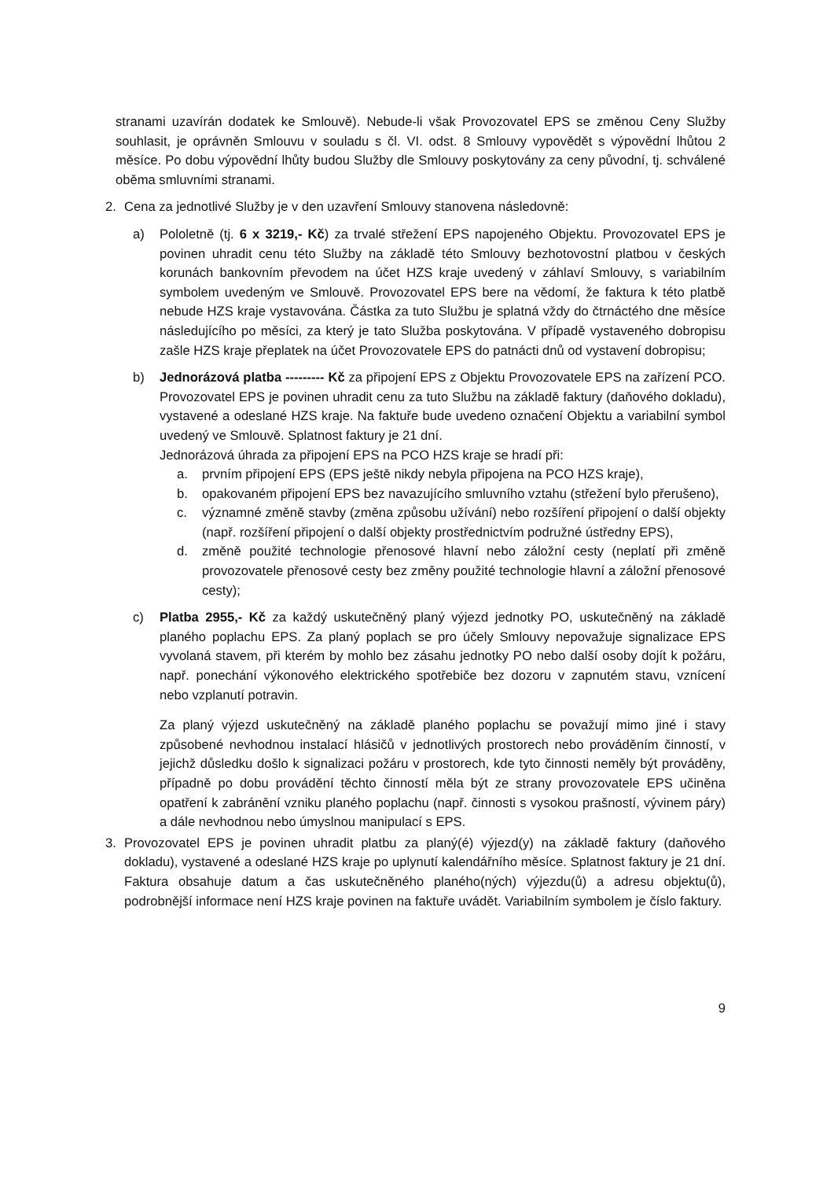stranami uzavírán dodatek ke Smlouvě). Nebude-li však Provozovatel EPS se změnou Ceny Služby souhlasit, je oprávněn Smlouvu v souladu s čl. VI. odst. 8 Smlouvy vypovědět s výpovědní lhůtou 2 měsíce. Po dobu výpovědní lhůty budou Služby dle Smlouvy poskytovány za ceny původní, tj. schválené oběma smluvními stranami.
2. Cena za jednotlivé Služby je v den uzavření Smlouvy stanovena následovně:
a) Pololetně (tj. 6 x 3219,- Kč) za trvalé střežení EPS napojeného Objektu. Provozovatel EPS je povinen uhradit cenu této Služby na základě této Smlouvy bezhotovostní platbou v českých korunách bankovním převodem na účet HZS kraje uvedený v záhlaví Smlouvy, s variabilním symbolem uvedeným ve Smlouvě. Provozovatel EPS bere na vědomí, že faktura k této platbě nebude HZS kraje vystavována. Částka za tuto Službu je splatná vždy do čtrnáctého dne měsíce následujícího po měsíci, za který je tato Služba poskytována. V případě vystaveného dobropisu zašle HZS kraje přeplatek na účet Provozovatele EPS do patnácti dnů od vystavení dobropisu;
b) Jednorázová platba --------- Kč za připojení EPS z Objektu Provozovatele EPS na zařízení PCO. Provozovatel EPS je povinen uhradit cenu za tuto Službu na základě faktury (daňového dokladu), vystavené a odeslané HZS kraje. Na faktuře bude uvedeno označení Objektu a variabilní symbol uvedený ve Smlouvě. Splatnost faktury je 21 dní.
Jednorázová úhrada za připojení EPS na PCO HZS kraje se hradí při:
a. prvním připojení EPS (EPS ještě nikdy nebyla připojena na PCO HZS kraje),
b. opakovaném připojení EPS bez navazujícího smluvního vztahu (střežení bylo přerušeno),
c. významné změně stavby (změna způsobu užívání) nebo rozšíření připojení o další objekty (např. rozšíření připojení o další objekty prostřednictvím podružné ústředny EPS),
d. změně použité technologie přenosové hlavní nebo záložní cesty (neplatí při změně provozovatele přenosové cesty bez změny použité technologie hlavní a záložní přenosové cesty);
c) Platba 2955,- Kč za každý uskutečněný planý výjezd jednotky PO, uskutečněný na základě planého poplachu EPS. Za planý poplach se pro účely Smlouvy nepovažuje signalizace EPS vyvolaná stavem, při kterém by mohlo bez zásahu jednotky PO nebo další osoby dojít k požáru, např. ponechání výkonového elektrického spotřebiče bez dozoru v zapnutém stavu, vznícení nebo vzplanutí potravin.
Za planý výjezd uskutečněný na základě planého poplachu se považují mimo jiné i stavy způsobené nevhodnou instalací hlásičů v jednotlivých prostorech nebo prováděním činností, v jejichž důsledku došlo k signalizaci požáru v prostorech, kde tyto činnosti neměly být prováděny, případně po dobu provádění těchto činností měla být ze strany provozovatele EPS učiněna opatření k zabránění vzniku planého poplachu (např. činnosti s vysokou prašností, vývinem páry) a dále nevhodnou nebo úmyslnou manipulací s EPS.
3. Provozovatel EPS je povinen uhradit platbu za planý(é) výjezd(y) na základě faktury (daňového dokladu), vystavené a odeslané HZS kraje po uplynutí kalendářního měsíce. Splatnost faktury je 21 dní. Faktura obsahuje datum a čas uskutečněného planého(ných) výjezdu(ů) a adresu objektu(ů), podrobnější informace není HZS kraje povinen na faktuře uvádět. Variabilním symbolem je číslo faktury.
9